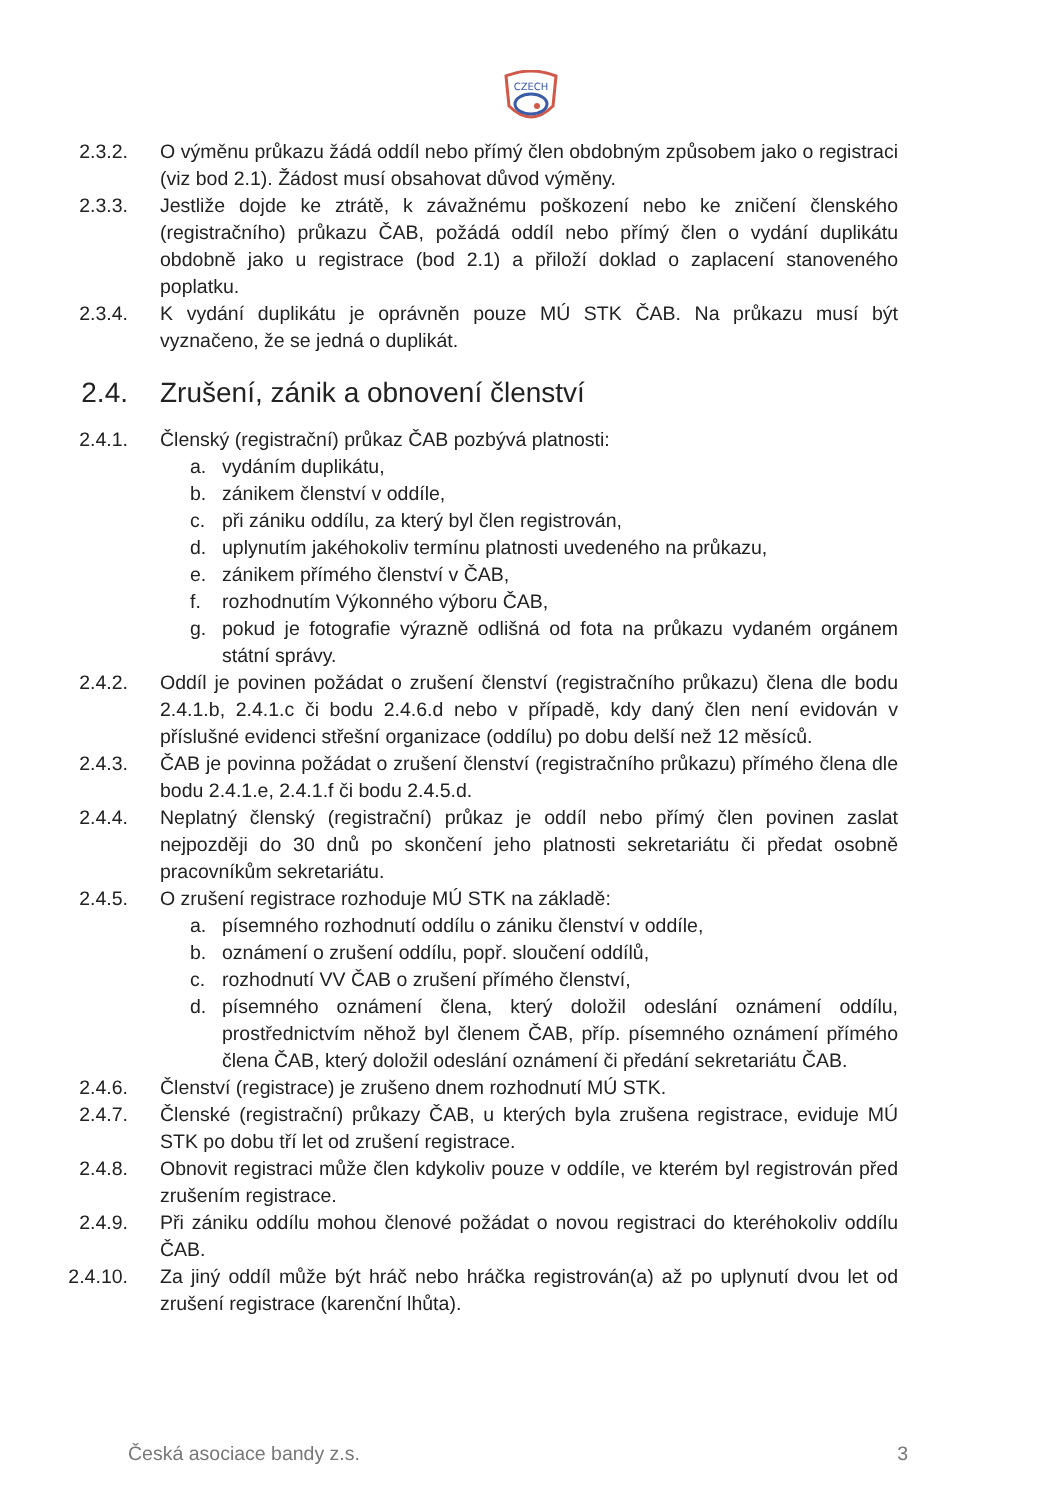CZECH
2.3.2. O výměnu průkazu žádá oddíl nebo přímý člen obdobným způsobem jako o registraci (viz bod 2.1). Žádost musí obsahovat důvod výměny.
2.3.3. Jestliže dojde ke ztrátě, k závažnému poškození nebo ke zničení členského (registračního) průkazu ČAB, požádá oddíl nebo přímý člen o vydání duplikátu obdobně jako u registrace (bod 2.1) a přiloží doklad o zaplacení stanoveného poplatku.
2.3.4. K vydání duplikátu je oprávněn pouze MÚ STK ČAB. Na průkazu musí být vyznačeno, že se jedná o duplikát.
2.4. Zrušení, zánik a obnovení členství
2.4.1. Členský (registrační) průkaz ČAB pozbývá platnosti:
a. vydáním duplikátu,
b. zánikem členství v oddíle,
c. při zániku oddílu, za který byl člen registrován,
d. uplynutím jakéhokoliv termínu platnosti uvedeného na průkazu,
e. zánikem přímého členství v ČAB,
f. rozhodnutím Výkonného výboru ČAB,
g. pokud je fotografie výrazně odlišná od fota na průkazu vydaném orgánem státní správy.
2.4.2. Oddíl je povinen požádat o zrušení členství (registračního průkazu) člena dle bodu 2.4.1.b, 2.4.1.c či bodu 2.4.6.d nebo v případě, kdy daný člen není evidován v příslušné evidenci střešní organizace (oddílu) po dobu delší než 12 měsíců.
2.4.3. ČAB je povinna požádat o zrušení členství (registračního průkazu) přímého člena dle bodu 2.4.1.e, 2.4.1.f či bodu 2.4.5.d.
2.4.4. Neplatný členský (registrační) průkaz je oddíl nebo přímý člen povinen zaslat nejpozději do 30 dnů po skončení jeho platnosti sekretariátu či předat osobně pracovníkům sekretariátu.
2.4.5. O zrušení registrace rozhoduje MÚ STK na základě:
a. písemného rozhodnutí oddílu o zániku členství v oddíle,
b. oznámení o zrušení oddílu, popř. sloučení oddílů,
c. rozhodnutí VV ČAB o zrušení přímého členství,
d. písemného oznámení člena, který doložil odeslání oznámení oddílu, prostřednictvím něhož byl členem ČAB, příp. písemného oznámení přímého člena ČAB, který doložil odeslání oznámení či předání sekretariátu ČAB.
2.4.6. Členství (registrace) je zrušeno dnem rozhodnutí MÚ STK.
2.4.7. Členské (registrační) průkazy ČAB, u kterých byla zrušena registrace, eviduje MÚ STK po dobu tří let od zrušení registrace.
2.4.8. Obnovit registraci může člen kdykoliv pouze v oddíle, ve kterém byl registrován před zrušením registrace.
2.4.9. Při zániku oddílu mohou členové požádat o novou registraci do kteréhokoliv oddílu ČAB.
2.4.10. Za jiný oddíl může být hráč nebo hráčka registrován(a) až po uplynutí dvou let od zrušení registrace (karenční lhůta).
Česká asociace bandy z.s. 3